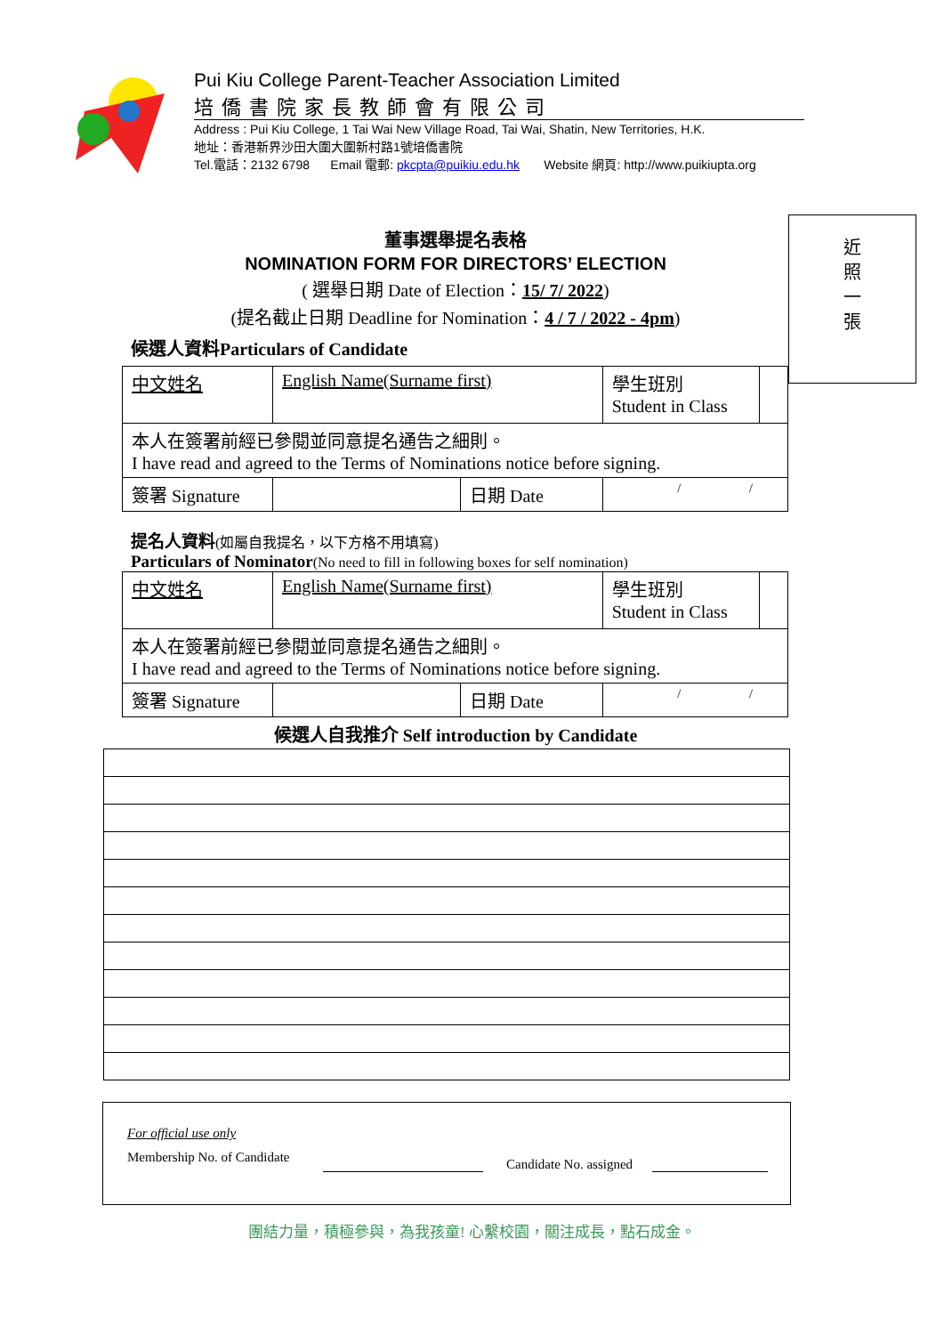Pui Kiu College Parent-Teacher Association Limited
培僑書院家長教師會有限公司
Address : Pui Kiu College, 1 Tai Wai New Village Road, Tai Wai, Shatin, New Territories, H.K.
地址：香港新界沙田大圍大圍新村路1號培僑書院
Tel.電話：2132 6798 Email 電郵: pkcpta@puikiu.edu.hk Website 網頁: http://www.puikiupta.org
近
照
一
張
董事選舉提名表格
NOMINATION FORM FOR DIRECTORS’ ELECTION
( 選舉日期 Date of Election：15/ 7/ 2022)
(提名截止日期 Deadline for Nomination：4 / 7 / 2022 - 4pm)
候選人資料Particulars of Candidate
| 中文姓名 | English Name(Surname first) | | 學生班別 Student in Class | |
| 本人在簽署前經已參閱並同意提名通告之細則。 I have read and agreed to the Terms of Nominations notice before signing. | | | | |
| 簽署 Signature | | 日期 Date | / / | |
提名人資料(如屬自我提名，以下方格不用填寫)
Particulars of Nominator(No need to fill in following boxes for self nomination)
| 中文姓名 | English Name(Surname first) | | 學生班別 Student in Class | |
| 本人在簽署前經已參閱並同意提名通告之細則。 I have read and agreed to the Terms of Nominations notice before signing. | | | | |
| 簽署 Signature | | 日期 Date | / / | |
候選人自我推介 Self introduction by Candidate
For official use only
Membership No. of Candidate Candidate No. assigned
團結力量，積極參與，為我孩童! 心繫校園，關注成長，點石成金。